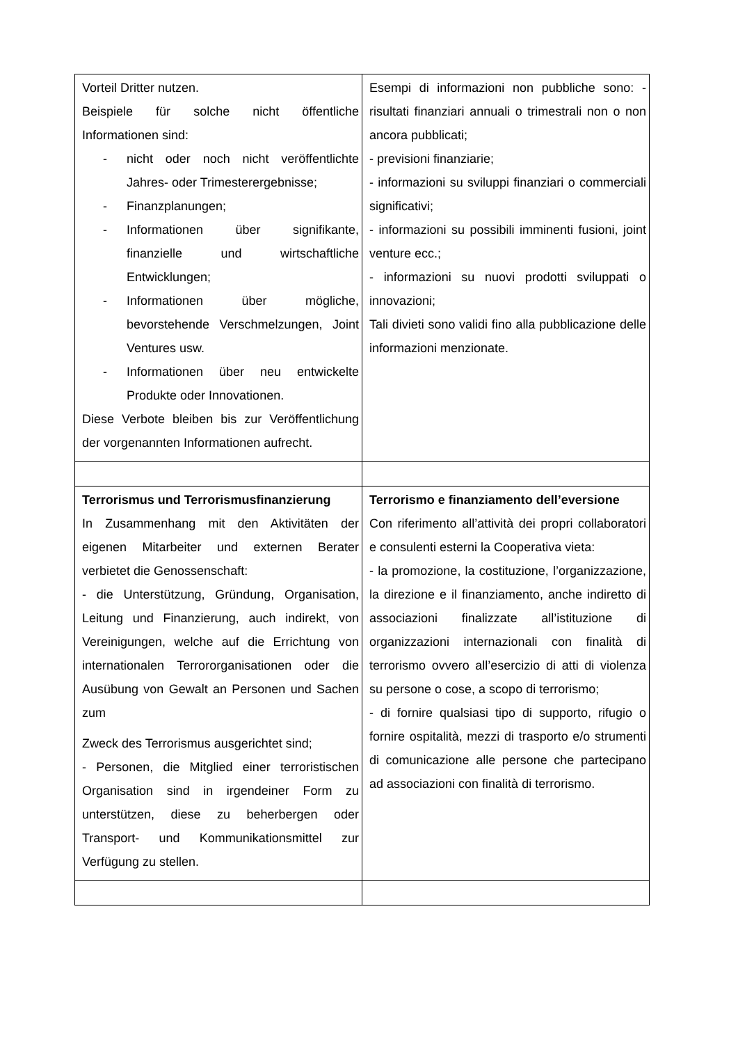| Vorteil Dritter nutzen. Beispiele für solche nicht öffentliche Informationen sind: - nicht oder noch nicht veröffentlichte Jahres- oder Trimesterergebnisse; - Finanzplanungen; - Informationen über signifikante, finanzielle und wirtschaftliche Entwicklungen; - Informationen über mögliche, bevorstehende Verschmelzungen, Joint Ventures usw. - Informationen über neu entwickelte Produkte oder Innovationen. Diese Verbote bleiben bis zur Veröffentlichung der vorgenannten Informationen aufrecht. | Esempi di informazioni non pubbliche sono: - risultati finanziari annuali o trimestrali non o non ancora pubblicati; - previsioni finanziarie; - informazioni su sviluppi finanziari o commerciali significativi; - informazioni su possibili imminenti fusioni, joint venture ecc.; - informazioni su nuovi prodotti sviluppati o innovazioni; Tali divieti sono validi fino alla pubblicazione delle informazioni menzionate. |
| Terrorismus und Terrorismusfinanzierung In Zusammenhang mit den Aktivitäten der eigenen Mitarbeiter und externen Berater verbietet die Genossenschaft: - die Unterstützung, Gründung, Organisation, Leitung und Finanzierung, auch indirekt, von Vereinigungen, welche auf die Errichtung von internationalen Terrororganisationen oder die Ausübung von Gewalt an Personen und Sachen zum Zweck des Terrorismus ausgerichtet sind; - Personen, die Mitglied einer terroristischen Organisation sind in irgendeiner Form zu unterstützen, diese zu beherbergen oder Transport- und Kommunikationsmittel zur Verfügung zu stellen. | Terrorismo e finanziamento dell’eversione Con riferimento all’attività dei propri collaboratori e consulenti esterni la Cooperativa vieta: - la promozione, la costituzione, l’organizzazione, la direzione e il finanziamento, anche indiretto di associazioni finalizzate all’istituzione di organizzazioni internazionali con finalità di terrorismo ovvero all’esercizio di atti di violenza su persone o cose, a scopo di terrorismo; - di fornire qualsiasi tipo di supporto, rifugio o fornire ospitalità, mezzi di trasporto e/o strumenti di comunicazione alle persone che partecipano ad associazioni con finalità di terrorismo. |